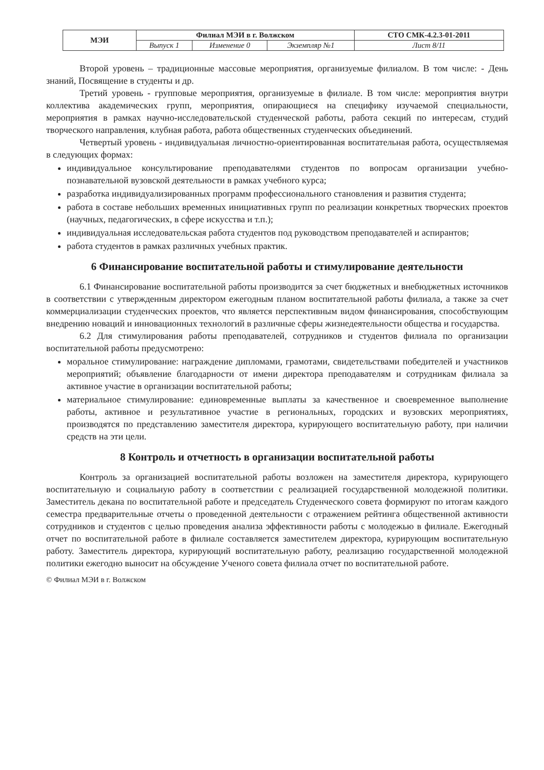| МЭИ | Филиал МЭИ в г. Волжском | | | СТО СМК-4.2.3-01-2011 |
| | Выпуск 1 | Изменение 0 | Экземпляр №1 | Лист 8/11 |
Второй уровень – традиционные массовые мероприятия, организуемые филиалом. В том числе: - День знаний, Посвящение в студенты и др.
Третий уровень - групповые мероприятия, организуемые в филиале. В том числе: мероприятия внутри коллектива академических групп, мероприятия, опирающиеся на специфику изучаемой специальности, мероприятия в рамках научно-исследовательской студенческой работы, работа секций по интересам, студий творческого направления, клубная работа, работа общественных студенческих объединений.
Четвертый уровень - индивидуальная личностно-ориентированная воспитательная работа, осуществляемая в следующих формах:
индивидуальное консультирование преподавателями студентов по вопросам организации учебно-познавательной вузовской деятельности в рамках учебного курса;
разработка индивидуализированных программ профессионального становления и развития студента;
работа в составе небольших временных инициативных групп по реализации конкретных творческих проектов (научных, педагогических, в сфере искусства и т.п.);
индивидуальная исследовательская работа студентов под руководством преподавателей и аспирантов;
работа студентов в рамках различных учебных практик.
6 Финансирование воспитательной работы и стимулирование деятельности
6.1 Финансирование воспитательной работы производится за счет бюджетных и внебюджетных источников в соответствии с утвержденным директором ежегодным планом воспитательной работы филиала, а также за счет коммерциализации студенческих проектов, что является перспективным видом финансирования, способствующим внедрению новаций и инновационных технологий в различные сферы жизнедеятельности общества и государства.
6.2 Для стимулирования работы преподавателей, сотрудников и студентов филиала по организации воспитательной работы предусмотрено:
моральное стимулирование: награждение дипломами, грамотами, свидетельствами победителей и участников мероприятий; объявление благодарности от имени директора преподавателям и сотрудникам филиала за активное участие в организации воспитательной работы;
материальное стимулирование: единовременные выплаты за качественное и своевременное выполнение работы, активное и результативное участие в региональных, городских и вузовских мероприятиях, производятся по представлению заместителя директора, курирующего воспитательную работу, при наличии средств на эти цели.
8 Контроль и отчетность в организации воспитательной работы
Контроль за организацией воспитательной работы возложен на заместителя директора, курирующего воспитательную и социальную работу в соответствии с реализацией государственной молодежной политики. Заместитель декана по воспитательной работе и председатель Студенческого совета формируют по итогам каждого семестра предварительные отчеты о проведенной деятельности с отражением рейтинга общественной активности сотрудников и студентов с целью проведения анализа эффективности работы с молодежью в филиале. Ежегодный отчет по воспитательной работе в филиале составляется заместителем директора, курирующим воспитательную работу. Заместитель директора, курирующий воспитательную работу, реализацию государственной молодежной политики ежегодно выносит на обсуждение Ученого совета филиала отчет по воспитательной работе.
© Филиал МЭИ в г. Волжском